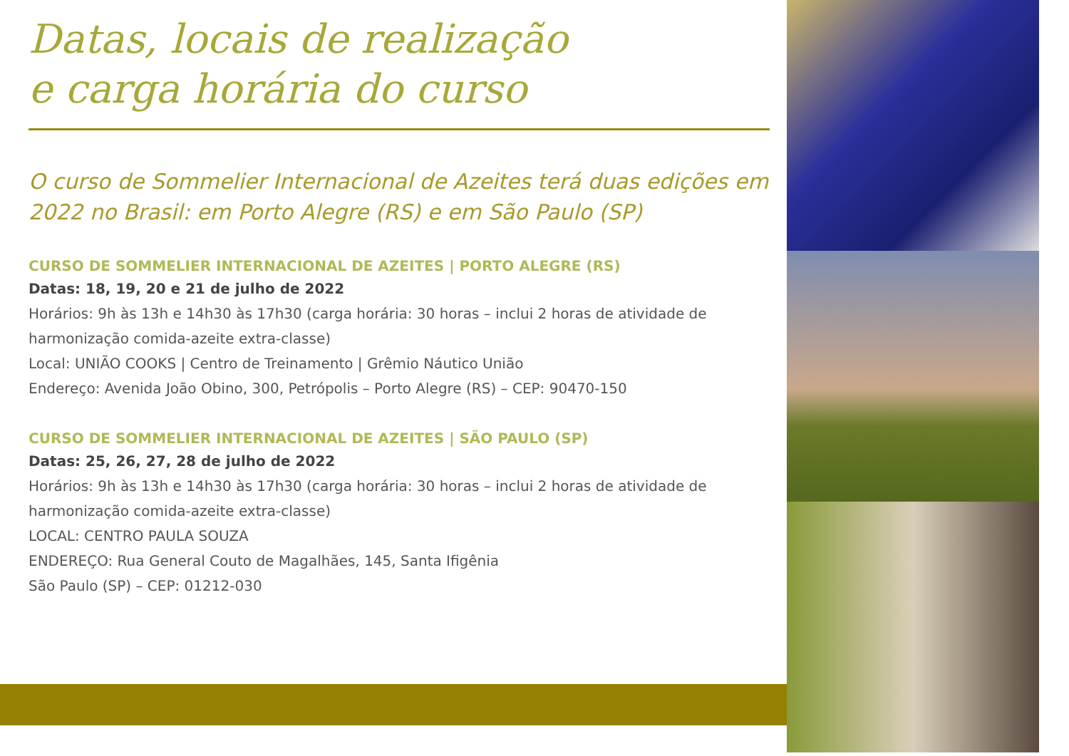Datas, locais de realização
e carga horária do curso
O curso de Sommelier Internacional de Azeites terá duas edições em 2022 no Brasil: em Porto Alegre (RS) e em São Paulo (SP)
CURSO DE SOMMELIER INTERNACIONAL DE AZEITES | PORTO ALEGRE (RS)
Datas: 18, 19, 20 e 21 de julho de 2022
Horários: 9h às 13h e 14h30 às 17h30 (carga horária: 30 horas – inclui 2 horas de atividade de harmonização comida-azeite extra-classe)
Local: UNIÃO COOKS | Centro de Treinamento | Grêmio Náutico União
Endereço: Avenida João Obino, 300, Petrópolis – Porto Alegre (RS) – CEP: 90470-150
CURSO DE SOMMELIER INTERNACIONAL DE AZEITES | SÃO PAULO (SP)
Datas: 25, 26, 27, 28 de julho de 2022
Horários: 9h às 13h e 14h30 às 17h30 (carga horária: 30 horas – inclui 2 horas de atividade de harmonização comida-azeite extra-classe)
LOCAL: CENTRO PAULA SOUZA
ENDEREÇO: Rua General Couto de Magalhães, 145, Santa Ifigênia
São Paulo (SP) – CEP: 01212-030